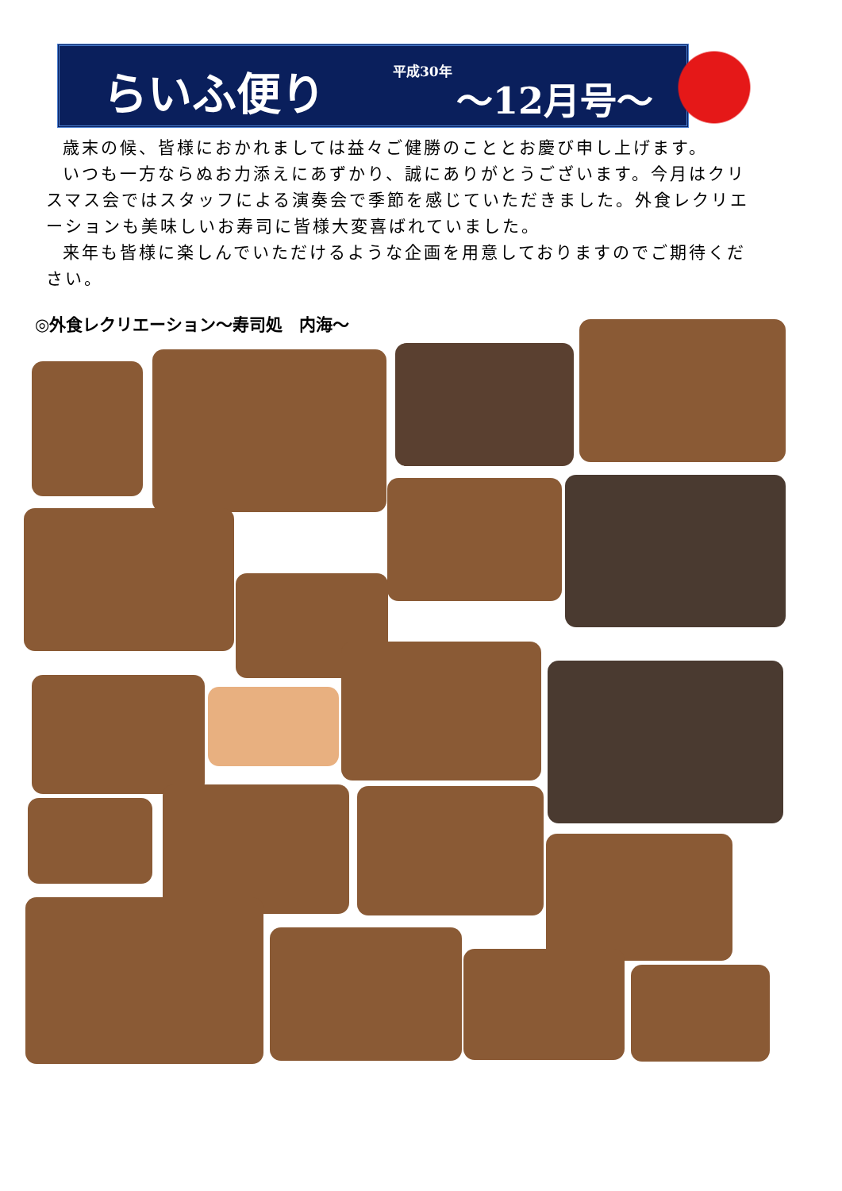らいふ便り 平成30年
～12月号～
歳末の候、皆様におかれましては益々ご健勝のこととお慶び申し上げます。
いつも一方ならぬお力添えにあずかり、誠にありがとうございます。今月はクリスマス会ではスタッフによる演奏会で季節を感じていただきました。外食レクリエーションも美味しいお寿司に皆様大変喜ばれていました。
来年も皆様に楽しんでいただけるような企画を用意しておりますのでご期待ください。
◎外食レクリエーション～寿司処　内海～